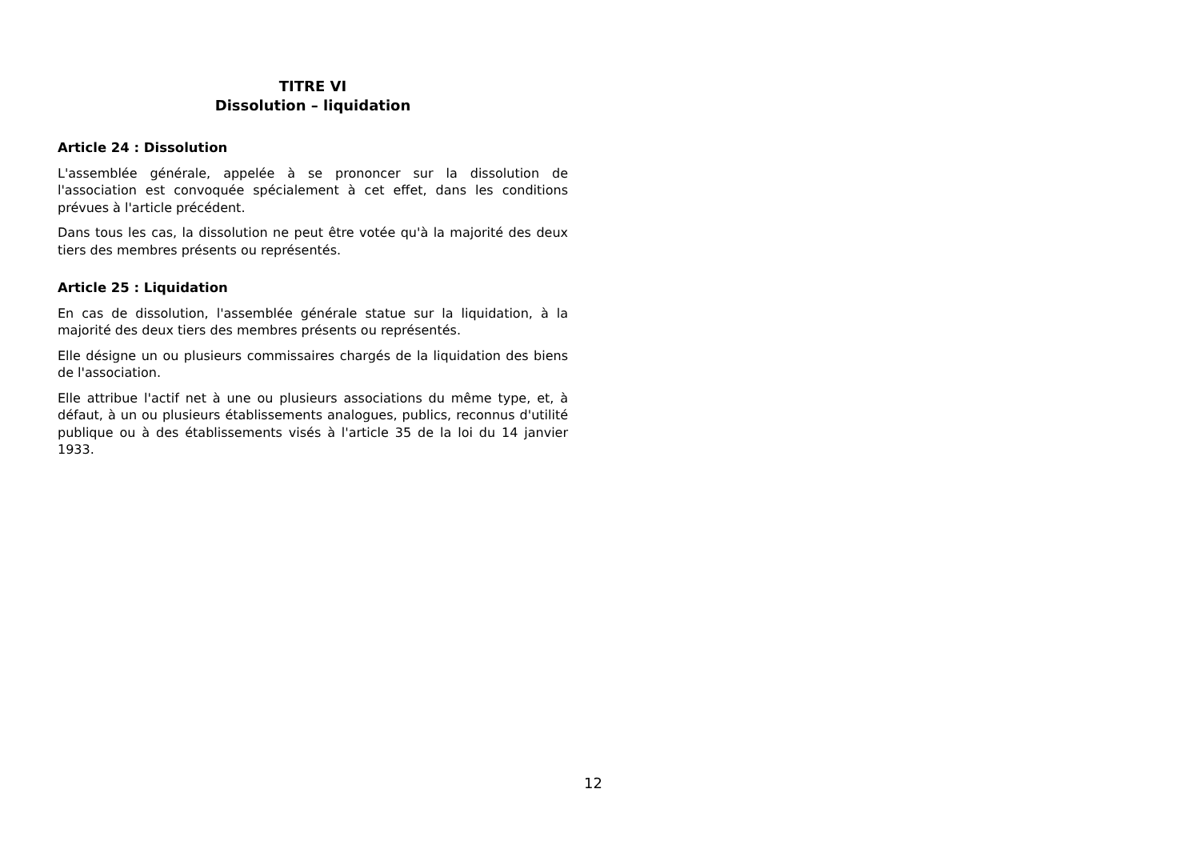TITRE VI
Dissolution – liquidation
Article 24 : Dissolution
L'assemblée générale, appelée à se prononcer sur la dissolution de l'association est convoquée spécialement à cet effet, dans les conditions prévues à l'article précédent.
Dans tous les cas, la dissolution ne peut être votée qu'à la majorité des deux tiers des membres présents ou représentés.
Article 25 : Liquidation
En cas de dissolution, l'assemblée générale statue sur la liquidation, à la majorité des deux tiers des membres présents ou représentés.
Elle désigne un ou plusieurs commissaires chargés de la liquidation des biens de l'association.
Elle attribue l'actif net à une ou plusieurs associations du même type, et, à défaut, à un ou plusieurs établissements analogues, publics, reconnus d'utilité publique ou à des établissements visés à l'article 35 de la loi du 14 janvier 1933.
12